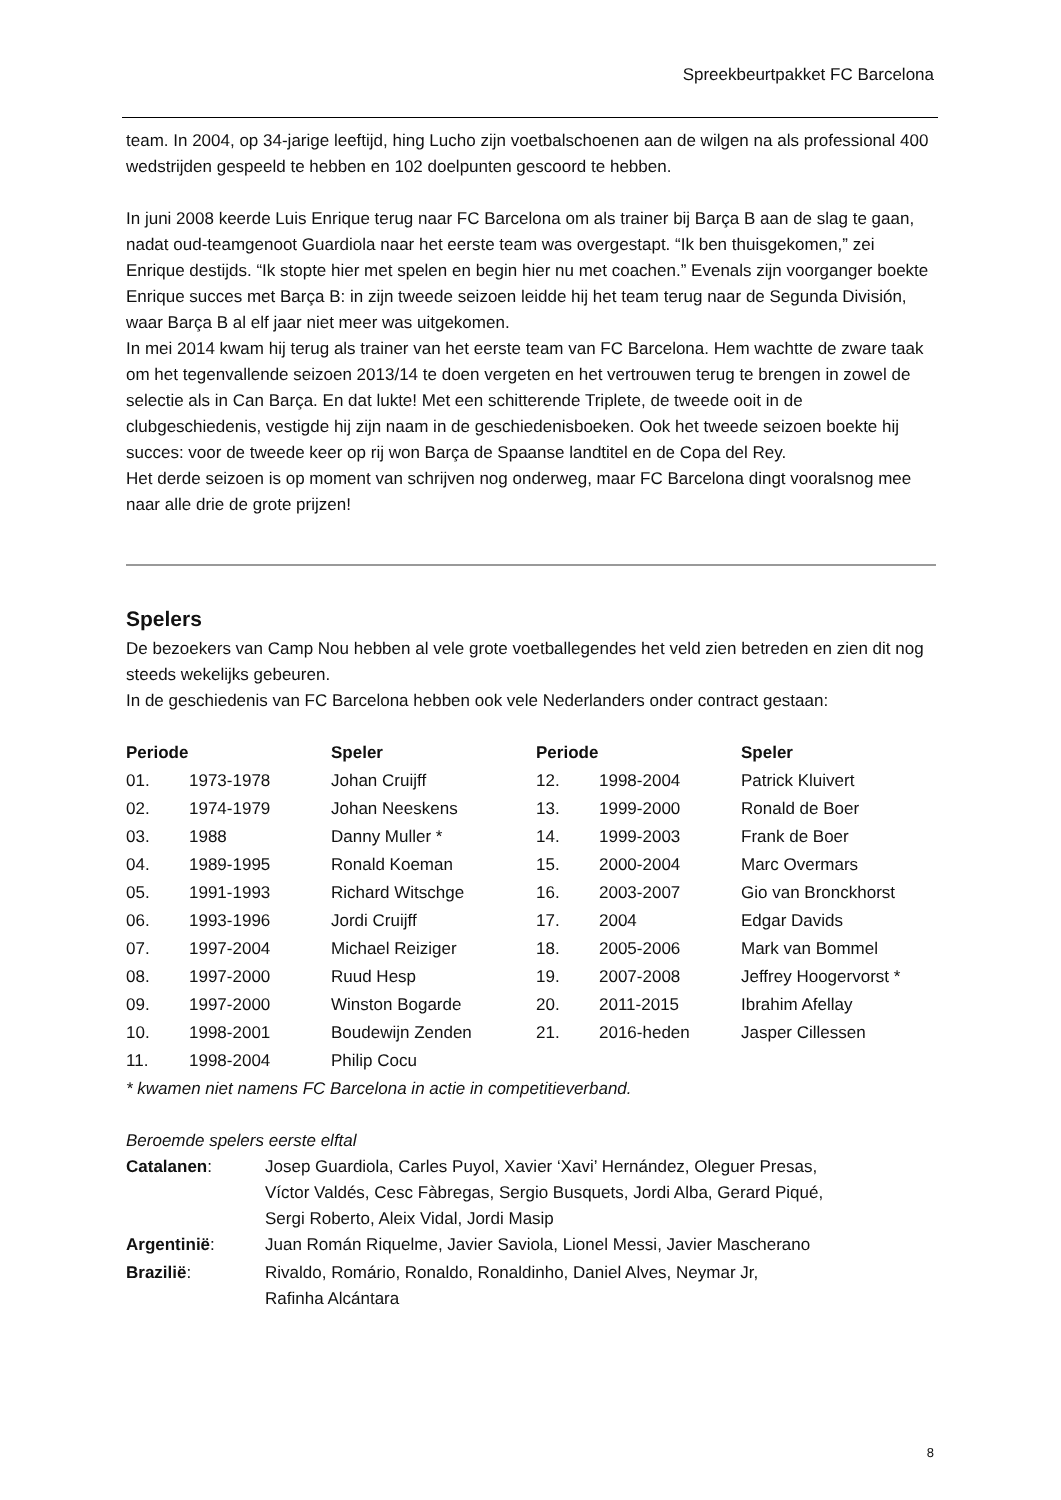Spreekbeurtpakket FC Barcelona
team. In 2004, op 34-jarige leeftijd, hing Lucho zijn voetbalschoenen aan de wilgen na als professional 400 wedstrijden gespeeld te hebben en 102 doelpunten gescoord te hebben.
In juni 2008 keerde Luis Enrique terug naar FC Barcelona om als trainer bij Barça B aan de slag te gaan, nadat oud-teamgenoot Guardiola naar het eerste team was overgestapt. “Ik ben thuisgekomen,” zei Enrique destijds. “Ik stopte hier met spelen en begin hier nu met coachen.” Evenals zijn voorganger boekte Enrique succes met Barça B: in zijn tweede seizoen leidde hij het team terug naar de Segunda División, waar Barça B al elf jaar niet meer was uitgekomen.
In mei 2014 kwam hij terug als trainer van het eerste team van FC Barcelona. Hem wachtte de zware taak om het tegenvallende seizoen 2013/14 te doen vergeten en het vertrouwen terug te brengen in zowel de selectie als in Can Barça. En dat lukte! Met een schitterende Triplete, de tweede ooit in de clubgeschiedenis, vestigde hij zijn naam in de geschiedenisboeken. Ook het tweede seizoen boekte hij succes: voor de tweede keer op rij won Barça de Spaanse landtitel en de Copa del Rey.
Het derde seizoen is op moment van schrijven nog onderweg, maar FC Barcelona dingt vooralsnog mee naar alle drie de grote prijzen!
Spelers
De bezoekers van Camp Nou hebben al vele grote voetballegendes het veld zien betreden en zien dit nog steeds wekelijks gebeuren.
In de geschiedenis van FC Barcelona hebben ook vele Nederlanders onder contract gestaan:
| Periode | | Speler | Periode | | Speler |
| --- | --- | --- | --- | --- | --- |
| 01. | 1973-1978 | Johan Cruijff | 12. | 1998-2004 | Patrick Kluivert |
| 02. | 1974-1979 | Johan Neeskens | 13. | 1999-2000 | Ronald de Boer |
| 03. | 1988 | Danny Muller * | 14. | 1999-2003 | Frank de Boer |
| 04. | 1989-1995 | Ronald Koeman | 15. | 2000-2004 | Marc Overmars |
| 05. | 1991-1993 | Richard Witschge | 16. | 2003-2007 | Gio van Bronckhorst |
| 06. | 1993-1996 | Jordi Cruijff | 17. | 2004 | Edgar Davids |
| 07. | 1997-2004 | Michael Reiziger | 18. | 2005-2006 | Mark van Bommel |
| 08. | 1997-2000 | Ruud Hesp | 19. | 2007-2008 | Jeffrey Hoogervorst * |
| 09. | 1997-2000 | Winston Bogarde | 20. | 2011-2015 | Ibrahim Afellay |
| 10. | 1998-2001 | Boudewijn Zenden | 21. | 2016-heden | Jasper Cillessen |
| 11. | 1998-2004 | Philip Cocu | | | |
* kwamen niet namens FC Barcelona in actie in competitieverband.
Beroemde spelers eerste elftal
| Catalanen : | Josep Guardiola, Carles Puyol, Xavier ‘Xavi’ Hernández, Oleguer Presas, Víctor Valdés, Cesc Fàbregas, Sergio Busquets, Jordi Alba, Gerard Piqué, Sergi Roberto, Aleix Vidal, Jordi Masip |
| Argentinië : | Juan Román Riquelme, Javier Saviola, Lionel Messi, Javier Mascherano |
| Brazilië : | Rivaldo, Romário, Ronaldo, Ronaldinho, Daniel Alves, Neymar Jr, Rafinha Alcántara |
8